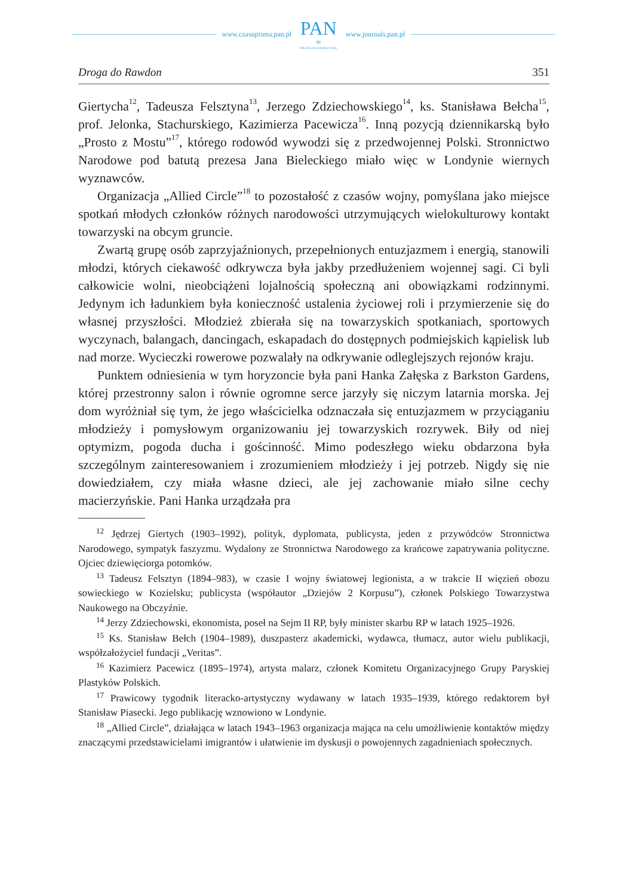www.czasopisma.pan.pl
PAN
∞
POLSKA AKADEMIA NAUK
www.journals.pan.pl
Droga do Rawdon 351
Giertycha<sup>12</sup>, Tadeusza Felsztyna<sup>13</sup>, Jerzego Zdziechowskiego<sup>14</sup>, ks. Stanisława Bełcha<sup>15</sup>, prof. Jelonka, Stachurskiego, Kazimierza Pacewicza<sup>16</sup>. Inną pozycją dziennikarską było „Prosto z Mostu”<sup>17</sup>, którego rodowód wywodzi się z przed­wojennej Polski. Stronnictwo Narodowe pod batutą prezesa Jana Bieleckiego miało więc w Londynie wiernych wyznawców.
Organizacja „Allied Circle”<sup>18</sup> to pozostałość z czasów wojny, pomyślana jako miejsce spotkań młodych członków różnych narodowości utrzymujących wielokulturowy kontakt towarzyski na obcym gruncie.
Zwartą grupę osób zaprzyjaźnionych, przepełnionych entuzjazmem i ener­gią, stanowili młodzi, których ciekawość odkrywcza była jakby przedłużeniem wojennej sagi. Ci byli całkowicie wolni, nieobciążeni lojalnością społeczną ani obowiązkami rodzinnymi. Jedynym ich ładunkiem była konieczność ustalenia życiowej roli i przymierzenie się do własnej przyszłości. Młodzież zbierała się na towarzyskich spotkaniach, sportowych wyczynach, balangach, dancingach, eskapadach do dostępnych podmiejskich kąpielisk lub nad morze. Wycieczki rowerowe pozwalały na odkrywanie odleglejszych rejonów kraju.
Punktem odniesienia w tym horyzoncie była pani Hanka Załęska z Barkston Gardens, której przestronny salon i równie ogromne serce jarzyły się niczym latarnia morska. Jej dom wyróżniał się tym, że jego właścicielka odznaczała się entuzjazmem w przyciąganiu młodzieży i pomysłowym organizowaniu jej towa­rzyskich rozrywek. Biły od niej optymizm, pogoda ducha i gościnność. Mimo podeszłego wieku obdarzona była szczególnym zainteresowaniem i zrozumieniem młodzieży i jej potrzeb. Nigdy się nie dowiedziałem, czy miała własne dzieci, ale jej zachowanie miało silne cechy macierzyńskie. Pani Hanka urządzała pra­
<sup>12</sup> Jędrzej Giertych (1903–1992), polityk, dyplomata, publicysta, jeden z przywódców Stron­nictwa Narodowego, sympatyk faszyzmu. Wydalony ze Stronnictwa Narodowego za krańcowe zapatrywania polityczne. Ojciec dziewięciorga potomków.
<sup>13</sup> Tadeusz Felsztyn (1894–983), w czasie I wojny światowej legionista, a w trakcie II więzień obozu sowieckiego w Kozielsku; publicysta (współautor „Dziejów 2 Korpusu”), członek Polskiego Towarzystwa Naukowego na Obczyźnie.
<sup>14</sup> Jerzy Zdziechowski, ekonomista, poseł na Sejm II RP, były minister skarbu RP w latach 1925–1926.
<sup>15</sup> Ks. Stanisław Bełch (1904–1989), duszpasterz akademicki, wydawca, tłumacz, autor wielu publikacji, współzałożyciel fundacji „Veritas”.
<sup>16</sup> Kazimierz Pacewicz (1895–1974), artysta malarz, członek Komitetu Organizacyjnego Grupy Paryskiej Plastyków Polskich.
<sup>17</sup> Prawicowy tygodnik literacko-artystyczny wydawany w latach 1935–1939, którego redak­torem był Stanisław Piasecki. Jego publikację wznowiono w Londynie.
<sup>18</sup> „Allied Circle”, działająca w latach 1943–1963 organizacja mająca na celu umożliwienie kontaktów między znaczącymi przedstawicielami imigrantów i ułatwienie im dyskusji o powo­jennych zagadnieniach społecznych.